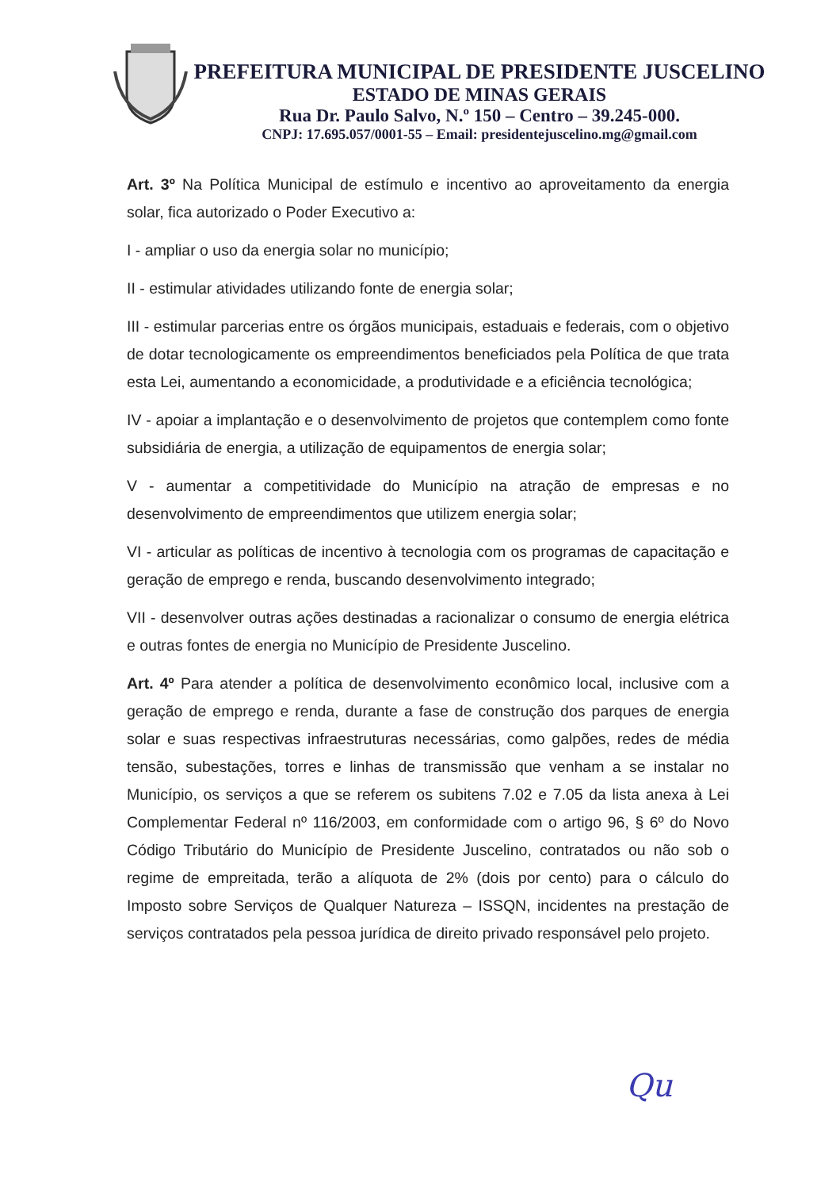PREFEITURA MUNICIPAL DE PRESIDENTE JUSCELINO
ESTADO DE MINAS GERAIS
Rua Dr. Paulo Salvo, N.º 150 – Centro – 39.245-000.
CNPJ: 17.695.057/0001-55 – Email: presidentejuscelino.mg@gmail.com
Art. 3º Na Política Municipal de estímulo e incentivo ao aproveitamento da energia solar, fica autorizado o Poder Executivo a:
I - ampliar o uso da energia solar no município;
II - estimular atividades utilizando fonte de energia solar;
III - estimular parcerias entre os órgãos municipais, estaduais e federais, com o objetivo de dotar tecnologicamente os empreendimentos beneficiados pela Política de que trata esta Lei, aumentando a economicidade, a produtividade e a eficiência tecnológica;
IV - apoiar a implantação e o desenvolvimento de projetos que contemplem como fonte subsidiária de energia, a utilização de equipamentos de energia solar;
V - aumentar a competitividade do Município na atração de empresas e no desenvolvimento de empreendimentos que utilizem energia solar;
VI - articular as políticas de incentivo à tecnologia com os programas de capacitação e geração de emprego e renda, buscando desenvolvimento integrado;
VII - desenvolver outras ações destinadas a racionalizar o consumo de energia elétrica e outras fontes de energia no Município de Presidente Juscelino.
Art. 4º Para atender a política de desenvolvimento econômico local, inclusive com a geração de emprego e renda, durante a fase de construção dos parques de energia solar e suas respectivas infraestruturas necessárias, como galpões, redes de média tensão, subestações, torres e linhas de transmissão que venham a se instalar no Município, os serviços a que se referem os subitens 7.02 e 7.05 da lista anexa à Lei Complementar Federal nº 116/2003, em conformidade com o artigo 96, § 6º do Novo Código Tributário do Município de Presidente Juscelino, contratados ou não sob o regime de empreitada, terão a alíquota de 2% (dois por cento) para o cálculo do Imposto sobre Serviços de Qualquer Natureza – ISSQN, incidentes na prestação de serviços contratados pela pessoa jurídica de direito privado responsável pelo projeto.
Qu